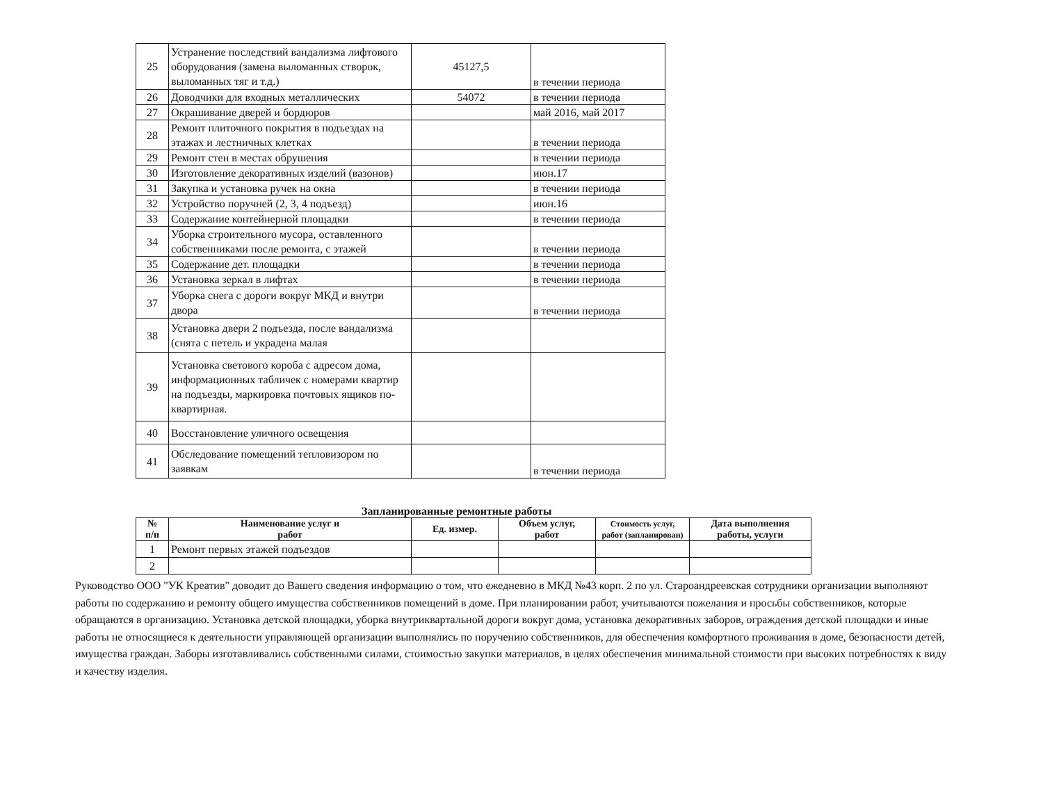| 25 | Устранение последствий вандализма лифтового оборудования (замена выломанных створок, выломанных тяг и т.д.) | 45127,5 | в течении периода |
| 26 | Доводчики для входных металлических | 54072 | в течении периода |
| 27 | Окрашивание дверей и бордюров | | май 2016, май 2017 |
| 28 | Ремонт плиточного покрытия в подъездах на этажах и лестничных клетках | | в течении периода |
| 29 | Ремонт стен в местах обрушения | | в течении периода |
| 30 | Изготовление декоративных изделий (вазонов) | | июн.17 |
| 31 | Закупка и установка ручек на окна | | в течении периода |
| 32 | Устройство поручней (2, 3, 4 подъезд) | | июн.16 |
| 33 | Содержание контейнерной площадки | | в течении периода |
| 34 | Уборка строительного мусора, оставленного собственниками после ремонта, с этажей | | в течении периода |
| 35 | Содержание дет. площадки | | в течении периода |
| 36 | Установка зеркал в лифтах | | в течении периода |
| 37 | Уборка снега с дороги вокруг МКД и внутри двора | | в течении периода |
| 38 | Установка двери 2 подъезда, после вандализма (снята с петель и украдена малая | | |
| 39 | Установка светового короба с адресом дома, информационных табличек с номерами квартир на подъезды, маркировка почтовых ящиков по-квартирная. | | |
| 40 | Восстановление уличного освещения | | |
| 41 | Обследование помещений тепловизором по заявкам | | в течении периода |
Запланированные ремонтные работы
| № п/п | Наименование услуг и работ | Ед. измер. | Объем услуг, работ | Стоимость услуг, работ (запланирован) | Дата выполнения работы, услуги |
| --- | --- | --- | --- | --- | --- |
| 1 | Ремонт первых этажей подъездов | | | | |
| 2 | | | | | |
Руководство ООО "УК Креатив" доводит до Вашего сведения информацию о том, что ежедневно в МКД №43 корп. 2 по ул. Староандреевская сотрудники организации выполняют работы по содержанию и ремонту общего имущества собственников помещений в доме. При планировании работ, учитываются пожелания и просьбы собственников, которые обращаются в организацию. Установка детской площадки, уборка внутриквартальной дороги вокруг дома, установка декоративных заборов, ограждения детской площадки и иные работы не относящиеся к деятельности управляющей организации выполнялись по поручению собственников, для обеспечения комфортного проживания в доме, безопасности детей, имущества граждан. Заборы изготавливались собственными силами, стоимостью закупки материалов, в целях обеспечения минимальной стоимости при высоких потребностях к виду и качеству изделия.